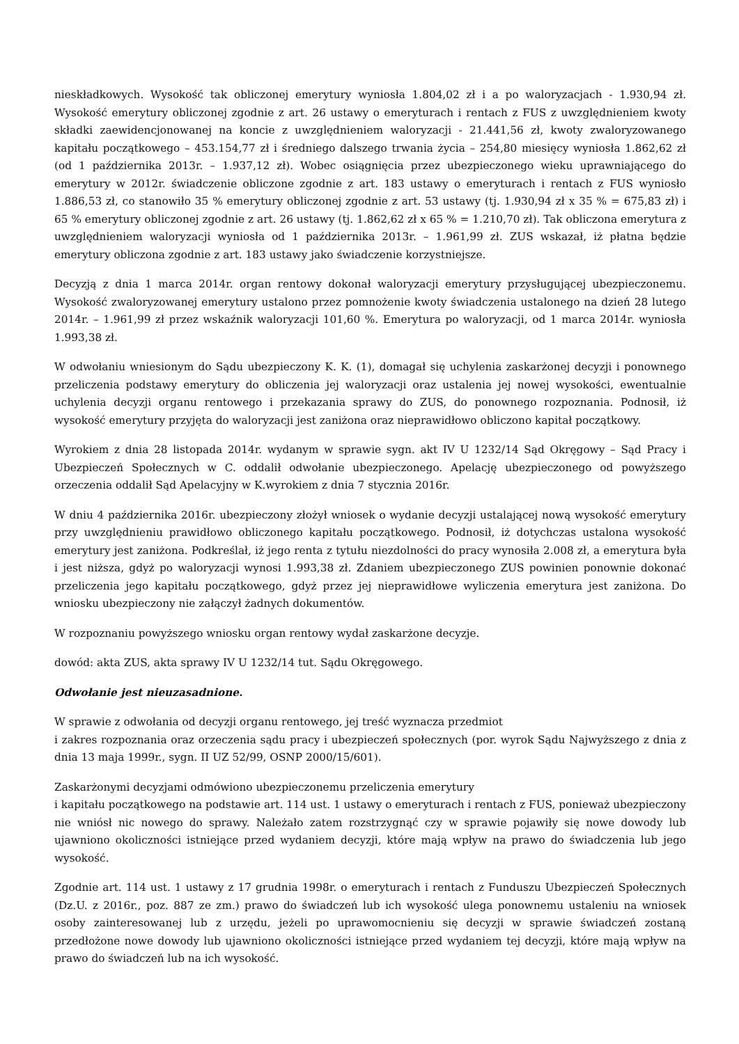nieskładkowych. Wysokość tak obliczonej emerytury wyniosła 1.804,02 zł i a po waloryzacjach - 1.930,94 zł. Wysokość emerytury obliczonej zgodnie z art. 26 ustawy o emeryturach i rentach z FUS z uwzględnieniem kwoty składki zaewidencjonowanej na koncie z uwzględnieniem waloryzacji - 21.441,56 zł, kwoty zwaloryzowanego kapitału początkowego – 453.154,77 zł i średniego dalszego trwania życia – 254,80 miesięcy wyniosła 1.862,62 zł (od 1 października 2013r. – 1.937,12 zł). Wobec osiągnięcia przez ubezpieczonego wieku uprawniającego do emerytury w 2012r. świadczenie obliczone zgodnie z art. 183 ustawy o emeryturach i rentach z FUS wyniosło 1.886,53 zł, co stanowiło 35 % emerytury obliczonej zgodnie z art. 53 ustawy (tj. 1.930,94 zł x 35 % = 675,83 zł) i 65 % emerytury obliczonej zgodnie z art. 26 ustawy (tj. 1.862,62 zł x 65 % = 1.210,70 zł). Tak obliczona emerytura z uwzględnieniem waloryzacji wyniosła od 1 października 2013r. – 1.961,99 zł. ZUS wskazał, iż płatna będzie emerytury obliczona zgodnie z art. 183 ustawy jako świadczenie korzystniejsze.
Decyzją z dnia 1 marca 2014r. organ rentowy dokonał waloryzacji emerytury przysługującej ubezpieczonemu. Wysokość zwaloryzowanej emerytury ustalono przez pomnożenie kwoty świadczenia ustalonego na dzień 28 lutego 2014r. – 1.961,99 zł przez wskaźnik waloryzacji 101,60 %. Emerytura po waloryzacji, od 1 marca 2014r. wyniosła 1.993,38 zł.
W odwołaniu wniesionym do Sądu ubezpieczony K. K. (1), domagał się uchylenia zaskarżonej decyzji i ponownego przeliczenia podstawy emerytury do obliczenia jej waloryzacji oraz ustalenia jej nowej wysokości, ewentualnie uchylenia decyzji organu rentowego i przekazania sprawy do ZUS, do ponownego rozpoznania. Podnosił, iż wysokość emerytury przyjęta do waloryzacji jest zaniżona oraz nieprawidłowo obliczono kapitał początkowy.
Wyrokiem z dnia 28 listopada 2014r. wydanym w sprawie sygn. akt IV U 1232/14 Sąd Okręgowy – Sąd Pracy i Ubezpieczeń Społecznych w C. oddalił odwołanie ubezpieczonego. Apelację ubezpieczonego od powyższego orzeczenia oddalił Sąd Apelacyjny w K.wyrokiem z dnia 7 stycznia 2016r.
W dniu 4 października 2016r. ubezpieczony złożył wniosek o wydanie decyzji ustalającej nową wysokość emerytury przy uwzględnieniu prawidłowo obliczonego kapitału początkowego. Podnosił, iż dotychczas ustalona wysokość emerytury jest zaniżona. Podkreślał, iż jego renta z tytułu niezdolności do pracy wynosiła 2.008 zł, a emerytura była i jest niższa, gdyż po waloryzacji wynosi 1.993,38 zł. Zdaniem ubezpieczonego ZUS powinien ponownie dokonać przeliczenia jego kapitału początkowego, gdyż przez jej nieprawidłowe wyliczenia emerytura jest zaniżona. Do wniosku ubezpieczony nie załączył żadnych dokumentów.
W rozpoznaniu powyższego wniosku organ rentowy wydał zaskarżone decyzje.
dowód: akta ZUS, akta sprawy IV U 1232/14 tut. Sądu Okręgowego.
Odwołanie jest nieuzasadnione.
W sprawie z odwołania od decyzji organu rentowego, jej treść wyznacza przedmiot
i zakres rozpoznania oraz orzeczenia sądu pracy i ubezpieczeń społecznych (por. wyrok Sądu Najwyższego z dnia z dnia 13 maja 1999r., sygn. II UZ 52/99, OSNP 2000/15/601).
Zaskarżonymi decyzjami odmówiono ubezpieczonemu przeliczenia emerytury
i kapitału początkowego na podstawie art. 114 ust. 1 ustawy o emeryturach i rentach z FUS, ponieważ ubezpieczony nie wniósł nic nowego do sprawy. Należało zatem rozstrzygnąć czy w sprawie pojawiły się nowe dowody lub ujawniono okoliczności istniejące przed wydaniem decyzji, które mają wpływ na prawo do świadczenia lub jego wysokość.
Zgodnie art. 114 ust. 1 ustawy z 17 grudnia 1998r. o emeryturach i rentach z Funduszu Ubezpieczeń Społecznych (Dz.U. z 2016r., poz. 887 ze zm.) prawo do świadczeń lub ich wysokość ulega ponownemu ustaleniu na wniosek osoby zainteresowanej lub z urzędu, jeżeli po uprawomocnieniu się decyzji w sprawie świadczeń zostaną przedłożone nowe dowody lub ujawniono okoliczności istniejące przed wydaniem tej decyzji, które mają wpływ na prawo do świadczeń lub na ich wysokość.